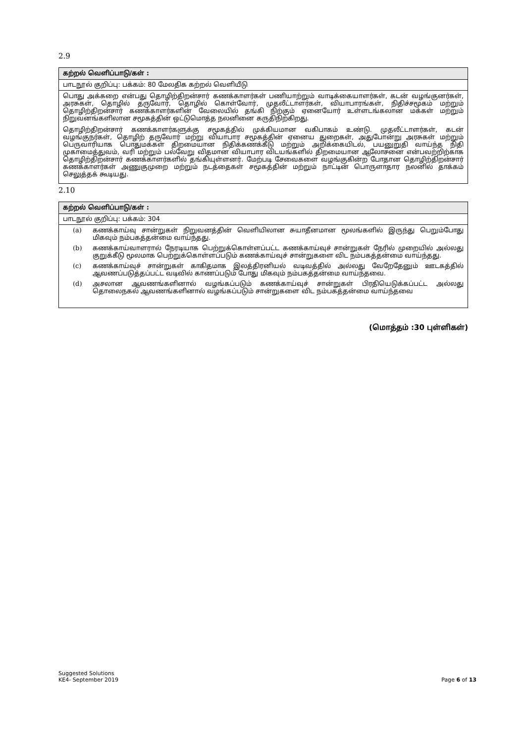2.9
கற்றல் வெளிப்பாடு/கள் :
பாடநூல் குறிப்பு: பக்கம்: 80 மேலதிக கற்றல் வெளியீடு
பொது அக்கறை என்பது தொழிற்திறன்சார் கணக்காளர்கள் பணியாற்றும் வாடிக்கையாளர்கள், கடன் வழங்குனர்கள், அரசுகள், தொழில் தருவோர், தொழில் கொள்வோர், முதலீட்டாளர்கள், வியாபாரங்கள், நிதிச்சமூகம் மற்றும் தொழிற்திறன்சார் கணக்காளர்களின் வேலையில் தங்கி நிற்கும் ஏனையோர் உள்ளடங்கலான மக்கள் மற்றும் நிறுவனங்களிலான சமூகத்தின் ஒட்டுமொத்த நலனினை கருதிநிற்கிறது.
தொழிற்திறன்சார் கணக்காளர்களுக்கு சமூகத்தில் முக்கியமான வகிபாகம் உண்டு. முதலீட்டாளர்கள், கடன் வழங்குநர்கள், தொழிற் தருவோர் மற்று வியாபார சமூகத்தின் ஏனைய துறைகள், அதுபோன்று அரசுகள் மற்றும் பெருவாரியாக பொதுமக்கள் திறமையான நிதிக்கணக்கீடு மற்றும் அறிக்கையிடல், பயனுறுதி வாய்ந்த நிதி முகாமைத்துவம், வரி மற்றும் பல்வேறு விதமான வியாபார விடயங்களில் திறமையான ஆலோசனை என்பவற்றிற்காக தொழிற்திறன்சார் கணக்காளர்களில் தங்கியுள்ளனர். மேற்படி சேவைகளை வழங்குகின்ற போதான தொழிற்திறன்சார் கணக்காளர்கள் அணுகுமுறை மற்றும் நடத்தைகள் சமூகத்தின் மற்றும் நாட்டின் பொருளாதார நலனில் தாக்கம் செலுத்தக் கூடியது.
2.10
கற்றல் வெளிப்பாடு/கள் :
பாடநூல் குறிப்பு: பக்கம்: 304
(a) கணக்காய்வு சான்றுகள் நிறுவனத்தின் வெளியிலான சுயாதீனமான மூலங்களில் இருந்து பெறும்போது மிகவும் நம்பகத்தன்மை வாய்ந்தது.
(b) கணக்காய்வாளரால் நேரடியாக பெற்றுக்கொள்ளப்பட்ட கணக்காய்வுச் சான்றுகள் நேரில் முறையில் அல்லது குறுக்கீடு மூலமாக பெற்றுக்கொள்ளப்படும் கணக்காய்வுச் சான்றுகளை விட நம்பகத்தன்மை வாய்ந்தது.
(c) கணக்காய்வுச் சான்றுகள் காகிதமாக இலத்திரனியல் வடிவத்தில் அல்லது வேறேதேனும் ஊடகத்தில் ஆவணப்படுத்தப்பட்ட வடிவில் காணப்படும் போது மிகவும் நம்பகத்தன்மை வாய்ந்தவை.
(d) அசலான ஆவணங்களினால் வழங்கப்படும் கணக்காய்வுச் சான்றுகள் பிரதியெடுக்கப்பட்ட அல்லது தொலைநகல் ஆவணங்களினால் வழங்கப்படும் சான்றுகளை விட நம்பகத்தன்மை வாய்ந்தவை
(மொத்தம் :30 புள்ளிகள்)
Suggested Solutions
KE4- September 2019
Page 6 of 13